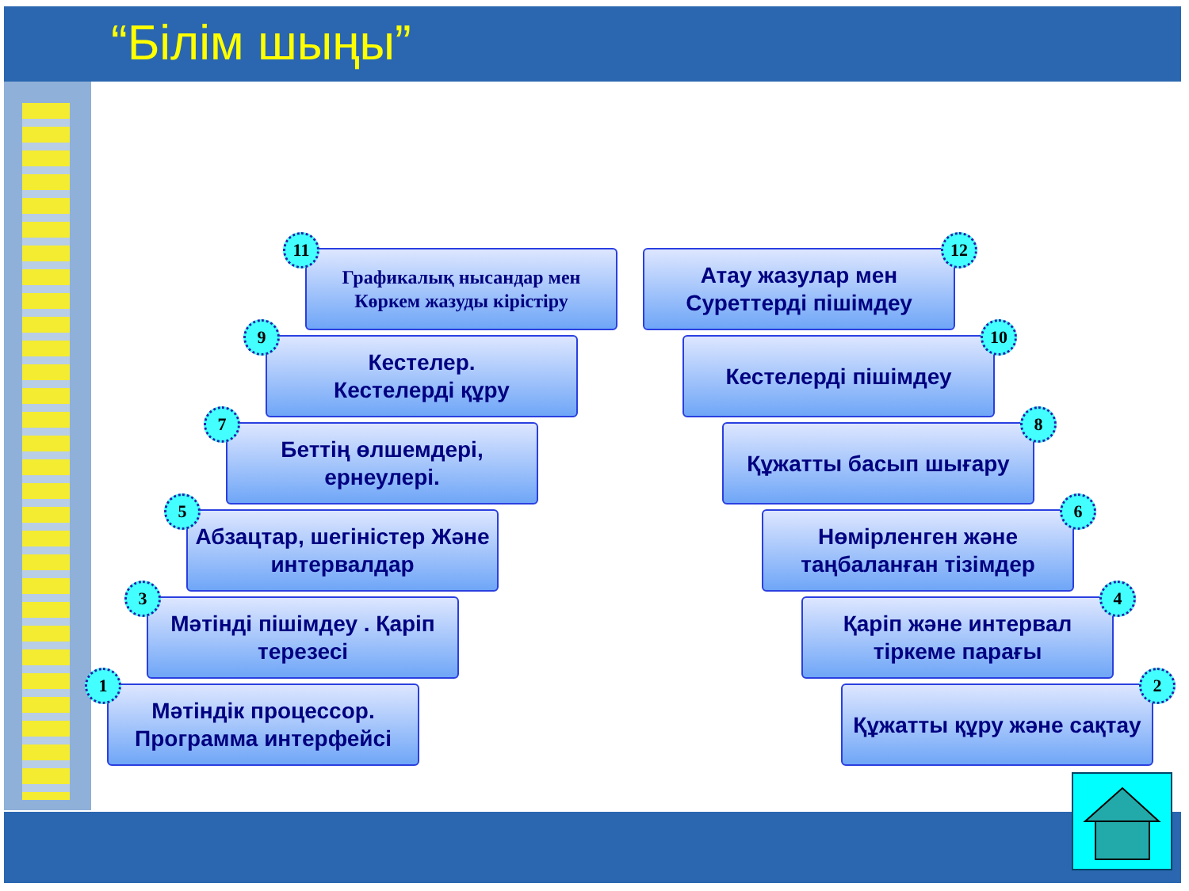“Білім шыңы”
11
Графикалық нысандар мен
Көркем жазуды кірістіру
12
Атау жазулар мен Суреттерді пішімдеу
9
Кестелер.
Кестелерді құру
10
Кестелерді пішімдеу
7
Беттің өлшемдері, ернеулері.
8
Құжатты басып шығару
5
Абзацтар, шегіністер Және интервалдар
6
Нөмірленген және таңбаланған тізімдер
3
Мәтінді пішімдеу . Қаріп терезесі
4
Қаріп және интервал тіркеме парағы
1
Мәтіндік процессор. Программа интерфейсі
2
Құжатты құру және сақтау